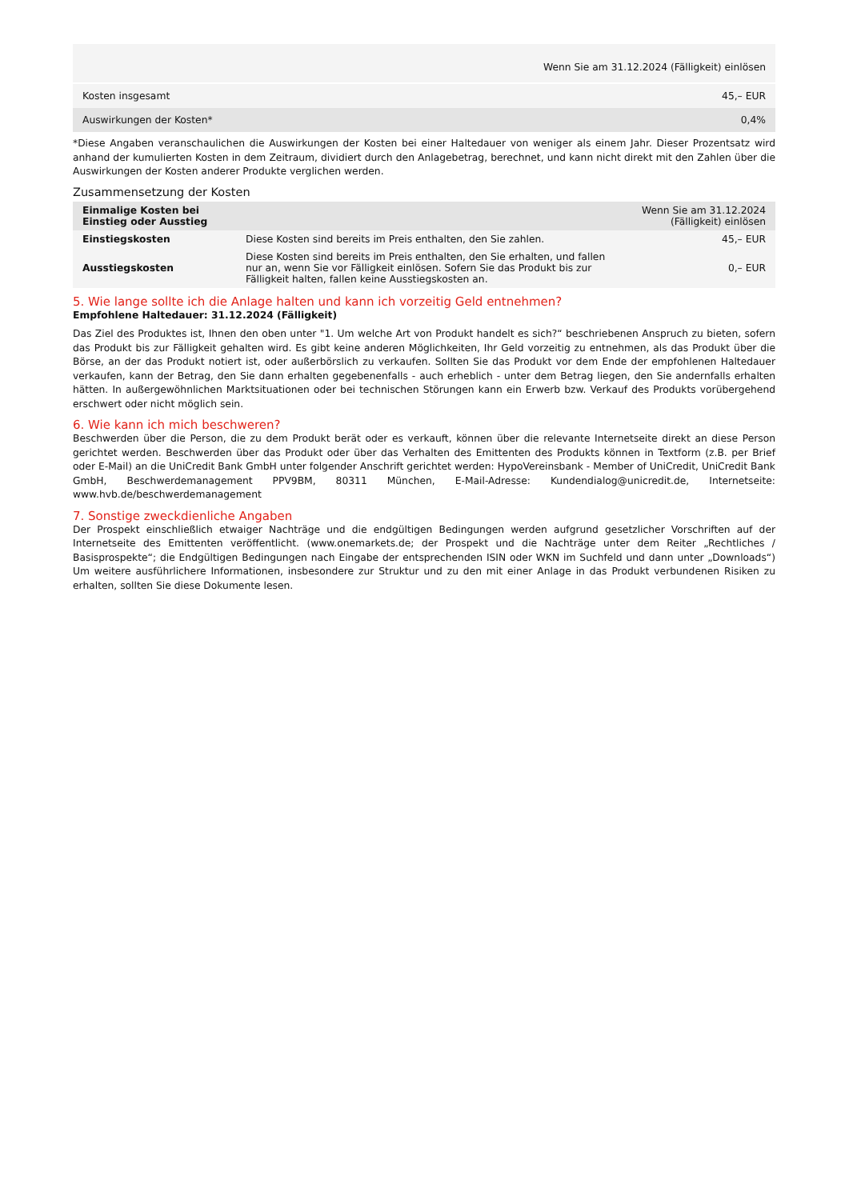| | Wenn Sie am 31.12.2024 (Fälligkeit) einlösen |
| --- | --- |
| Kosten insgesamt | 45,– EUR |
| Auswirkungen der Kosten* | 0,4% |
*Diese Angaben veranschaulichen die Auswirkungen der Kosten bei einer Haltedauer von weniger als einem Jahr. Dieser Prozentsatz wird anhand der kumulierten Kosten in dem Zeitraum, dividiert durch den Anlagebetrag, berechnet, und kann nicht direkt mit den Zahlen über die Auswirkungen der Kosten anderer Produkte verglichen werden.
Zusammensetzung der Kosten
| Einmalige Kosten bei Einstieg oder Ausstieg | | Wenn Sie am 31.12.2024 (Fälligkeit) einlösen |
| --- | --- | --- |
| Einstiegskosten | Diese Kosten sind bereits im Preis enthalten, den Sie zahlen. | 45,– EUR |
| Ausstiegskosten | Diese Kosten sind bereits im Preis enthalten, den Sie erhalten, und fallen nur an, wenn Sie vor Fälligkeit einlösen. Sofern Sie das Produkt bis zur Fälligkeit halten, fallen keine Ausstiegskosten an. | 0,– EUR |
5. Wie lange sollte ich die Anlage halten und kann ich vorzeitig Geld entnehmen?
Empfohlene Haltedauer: 31.12.2024 (Fälligkeit)
Das Ziel des Produktes ist, Ihnen den oben unter "1. Um welche Art von Produkt handelt es sich?“ beschriebenen Anspruch zu bieten, sofern das Produkt bis zur Fälligkeit gehalten wird. Es gibt keine anderen Möglichkeiten, Ihr Geld vorzeitig zu entnehmen, als das Produkt über die Börse, an der das Produkt notiert ist, oder außerbörslich zu verkaufen. Sollten Sie das Produkt vor dem Ende der empfohlenen Haltedauer verkaufen, kann der Betrag, den Sie dann erhalten gegebenenfalls - auch erheblich - unter dem Betrag liegen, den Sie andernfalls erhalten hätten. In außergewöhnlichen Marktsituationen oder bei technischen Störungen kann ein Erwerb bzw. Verkauf des Produkts vorübergehend erschwert oder nicht möglich sein.
6. Wie kann ich mich beschweren?
Beschwerden über die Person, die zu dem Produkt berät oder es verkauft, können über die relevante Internetseite direkt an diese Person gerichtet werden. Beschwerden über das Produkt oder über das Verhalten des Emittenten des Produkts können in Textform (z.B. per Brief oder E-Mail) an die UniCredit Bank GmbH unter folgender Anschrift gerichtet werden: HypoVereinsbank - Member of UniCredit, UniCredit Bank GmbH, Beschwerdemanagement PPV9BM, 80311 München, E-Mail-Adresse: Kundendialog@unicredit.de, Internetseite: www.hvb.de/beschwerdemanagement
7. Sonstige zweckdienliche Angaben
Der Prospekt einschließlich etwaiger Nachträge und die endgültigen Bedingungen werden aufgrund gesetzlicher Vorschriften auf der Internetseite des Emittenten veröffentlicht. (www.onemarkets.de; der Prospekt und die Nachträge unter dem Reiter „Rechtliches / Basisprospekte“; die Endgültigen Bedingungen nach Eingabe der entsprechenden ISIN oder WKN im Suchfeld und dann unter „Downloads“) Um weitere ausführlichere Informationen, insbesondere zur Struktur und zu den mit einer Anlage in das Produkt verbundenen Risiken zu erhalten, sollten Sie diese Dokumente lesen.